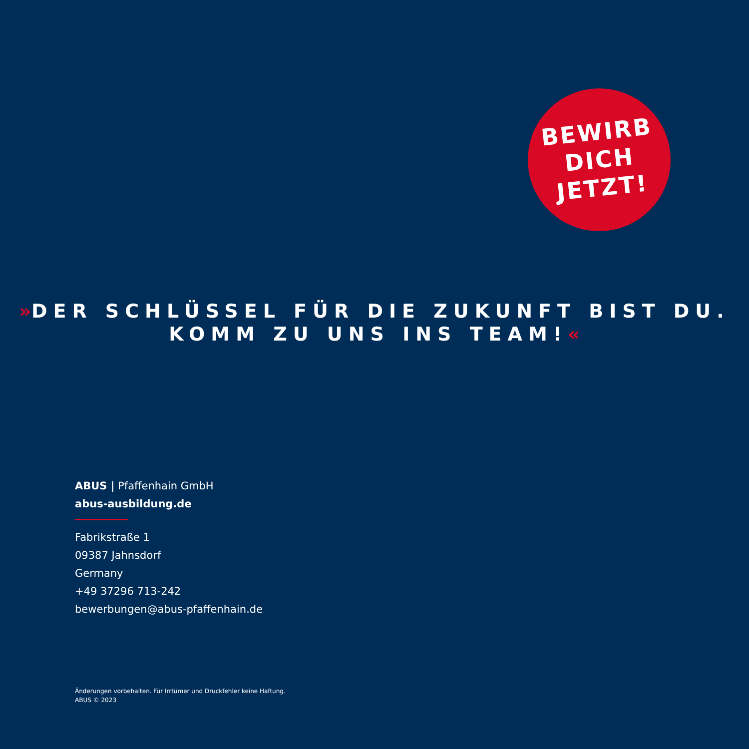BEWIRB
DICH
JETZT!
»DER SCHLÜSSEL FÜR DIE ZUKUNFT BIST DU.
KOMM ZU UNS INS TEAM!«
ABUS | Pfaffenhain GmbH
abus-ausbildung.de
Fabrikstraße 1
09387 Jahnsdorf
Germany
+49 37296 713-242
bewerbungen@abus-pfaffenhain.de
Änderungen vorbehalten. Für Irrtümer und Druckfehler keine Haftung.
ABUS © 2023